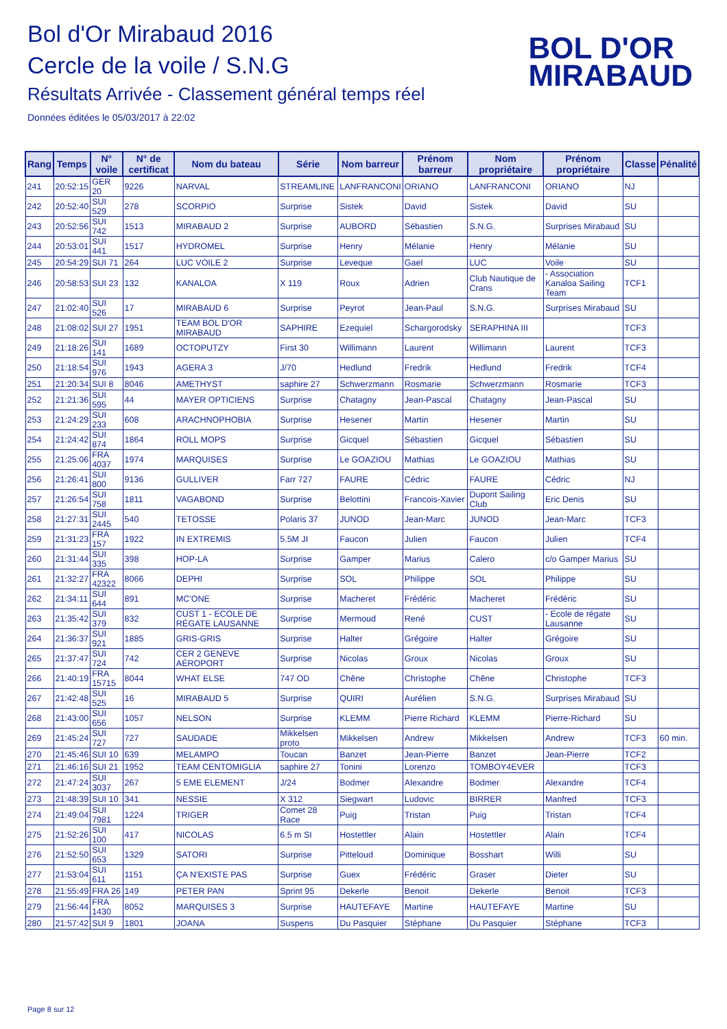Bol d'Or Mirabaud 2016
Cercle de la voile / S.N.G
Résultats Arrivée - Classement général temps réel
Données éditées le 05/03/2017 à 22:02
BOL D'OR
MIRABAUD
| Rang | Temps | N° voile | N° de certificat | Nom du bateau | Série | Nom barreur | Prénom barreur | Nom propriétaire | Prénom propriétaire | Classe | Pénalité |
| --- | --- | --- | --- | --- | --- | --- | --- | --- | --- | --- | --- |
| 241 | 20:52:15 | GER 20 | 9226 | NARVAL | STREAMLINE | LANFRANCONI | ORIANO | LANFRANCONI | ORIANO | NJ | |
| 242 | 20:52:40 | SUI 529 | 278 | SCORPIO | Surprise | Sistek | David | Sistek | David | SU | |
| 243 | 20:52:56 | SUI 742 | 1513 | MIRABAUD 2 | Surprise | AUBORD | Sébastien | S.N.G. | Surprises Mirabaud | SU | |
| 244 | 20:53:01 | SUI 441 | 1517 | HYDROMEL | Surprise | Henry | Mélanie | Henry | Mélanie | SU | |
| 245 | 20:54:29 | SUI 71 | 264 | LUC VOILE 2 | Surprise | Leveque | Gael | LUC | Voile | SU | |
| 246 | 20:58:53 | SUI 23 | 132 | KANALOA | X 119 | Roux | Adrien | Club Nautique de Crans | - Association Kanaloa Sailing Team | TCF1 | |
| 247 | 21:02:40 | SUI 526 | 17 | MIRABAUD 6 | Surprise | Peyrot | Jean-Paul | S.N.G. | Surprises Mirabaud | SU | |
| 248 | 21:08:02 | SUI 27 | 1951 | TEAM BOL D'OR MIRABAUD | SAPHIRE | Ezequiel | Schargorodsky | SERAPHINA III | | TCF3 | |
| 249 | 21:18:26 | SUI 141 | 1689 | OCTOPUTZY | First 30 | Willimann | Laurent | Willimann | Laurent | TCF3 | |
| 250 | 21:18:54 | SUI 976 | 1943 | AGERA 3 | J/70 | Hedlund | Fredrik | Hedlund | Fredrik | TCF4 | |
| 251 | 21:20:34 | SUI 8 | 8046 | AMETHYST | saphire 27 | Schwerzmann | Rosmarie | Schwerzmann | Rosmarie | TCF3 | |
| 252 | 21:21:36 | SUI 595 | 44 | MAYER OPTICIENS | Surprise | Chatagny | Jean-Pascal | Chatagny | Jean-Pascal | SU | |
| 253 | 21:24:29 | SUI 233 | 608 | ARACHNOPHOBIA | Surprise | Hesener | Martin | Hesener | Martin | SU | |
| 254 | 21:24:42 | SUI 874 | 1864 | ROLL MOPS | Surprise | Gicquel | Sébastien | Gicquel | Sébastien | SU | |
| 255 | 21:25:06 | FRA 4037 | 1974 | MARQUISES | Surprise | Le GOAZIOU | Mathias | Le GOAZIOU | Mathias | SU | |
| 256 | 21:26:41 | SUI 800 | 9136 | GULLIVER | Farr 727 | FAURE | Cédric | FAURE | Cédric | NJ | |
| 257 | 21:26:54 | SUI 758 | 1811 | VAGABOND | Surprise | Belottini | Francois-Xavier | Dupont Sailing Club | Eric Denis | SU | |
| 258 | 21:27:31 | SUI 2445 | 540 | TETOSSE | Polaris 37 | JUNOD | Jean-Marc | JUNOD | Jean-Marc | TCF3 | |
| 259 | 21:31:23 | FRA 157 | 1922 | IN EXTREMIS | 5.5M JI | Faucon | Julien | Faucon | Julien | TCF4 | |
| 260 | 21:31:44 | SUI 335 | 398 | HOP-LA | Surprise | Gamper | Marius | Calero | c/o Gamper Marius | SU | |
| 261 | 21:32:27 | FRA 42322 | 8066 | DEPHI | Surprise | SOL | Philippe | SOL | Philippe | SU | |
| 262 | 21:34:11 | SUI 644 | 891 | MC'ONE | Surprise | Macheret | Frédéric | Macheret | Frédéric | SU | |
| 263 | 21:35:42 | SUI 379 | 832 | CUST 1 - ECOLE DE RÉGATE LAUSANNE | Surprise | Mermoud | René | CUST | - Ecole de régate Lausanne | SU | |
| 264 | 21:36:37 | SUI 921 | 1885 | GRIS-GRIS | Surprise | Halter | Grégoire | Halter | Grégoire | SU | |
| 265 | 21:37:47 | SUI 724 | 742 | CER 2 GENEVE AÉROPORT | Surprise | Nicolas | Groux | Nicolas | Groux | SU | |
| 266 | 21:40:19 | FRA 15715 | 8044 | WHAT ELSE | 747 OD | Chêne | Christophe | Chêne | Christophe | TCF3 | |
| 267 | 21:42:48 | SUI 525 | 16 | MIRABAUD 5 | Surprise | QUIRI | Aurélien | S.N.G. | Surprises Mirabaud | SU | |
| 268 | 21:43:00 | SUI 656 | 1057 | NELSON | Surprise | KLEMM | Pierre Richard | KLEMM | Pierre-Richard | SU | |
| 269 | 21:45:24 | SUI 727 | 727 | SAUDADE | Mikkelsen proto | Mikkelsen | Andrew | Mikkelsen | Andrew | TCF3 | 60 min. |
| 270 | 21:45:46 | SUI 10 | 639 | MELAMPO | Toucan | Banzet | Jean-Pierre | Banzet | Jean-Pierre | TCF2 | |
| 271 | 21:46:16 | SUI 21 | 1952 | TEAM CENTOMIGLIA | saphire 27 | Tonini | Lorenzo | TOMBOY4EVER | | TCF3 | |
| 272 | 21:47:24 | SUI 3037 | 267 | 5 EME ELEMENT | J/24 | Bodmer | Alexandre | Bodmer | Alexandre | TCF4 | |
| 273 | 21:48:39 | SUI 10 | 341 | NESSIE | X 312 | Siegwart | Ludovic | BIRRER | Manfred | TCF3 | |
| 274 | 21:49:04 | SUI 7981 | 1224 | TRIGER | Comet 28 Race | Puig | Tristan | Puig | Tristan | TCF4 | |
| 275 | 21:52:26 | SUI 100 | 417 | NICOLAS | 6.5 m SI | Hostettler | Alain | Hostettler | Alain | TCF4 | |
| 276 | 21:52:50 | SUI 653 | 1329 | SATORI | Surprise | Pitteloud | Dominique | Bosshart | Willi | SU | |
| 277 | 21:53:04 | SUI 611 | 1151 | ÇA N'EXISTE PAS | Surprise | Guex | Frédéric | Graser | Dieter | SU | |
| 278 | 21:55:49 | FRA 26 | 149 | PETER PAN | Sprint 95 | Dekerle | Benoit | Dekerle | Benoit | TCF3 | |
| 279 | 21:56:44 | FRA 1430 | 8052 | MARQUISES 3 | Surprise | HAUTEFAYE | Martine | HAUTEFAYE | Martine | SU | |
| 280 | 21:57:42 | SUI 9 | 1801 | JOANA | Suspens | Du Pasquier | Stéphane | Du Pasquier | Stéphane | TCF3 | |
Page 8 sur 12